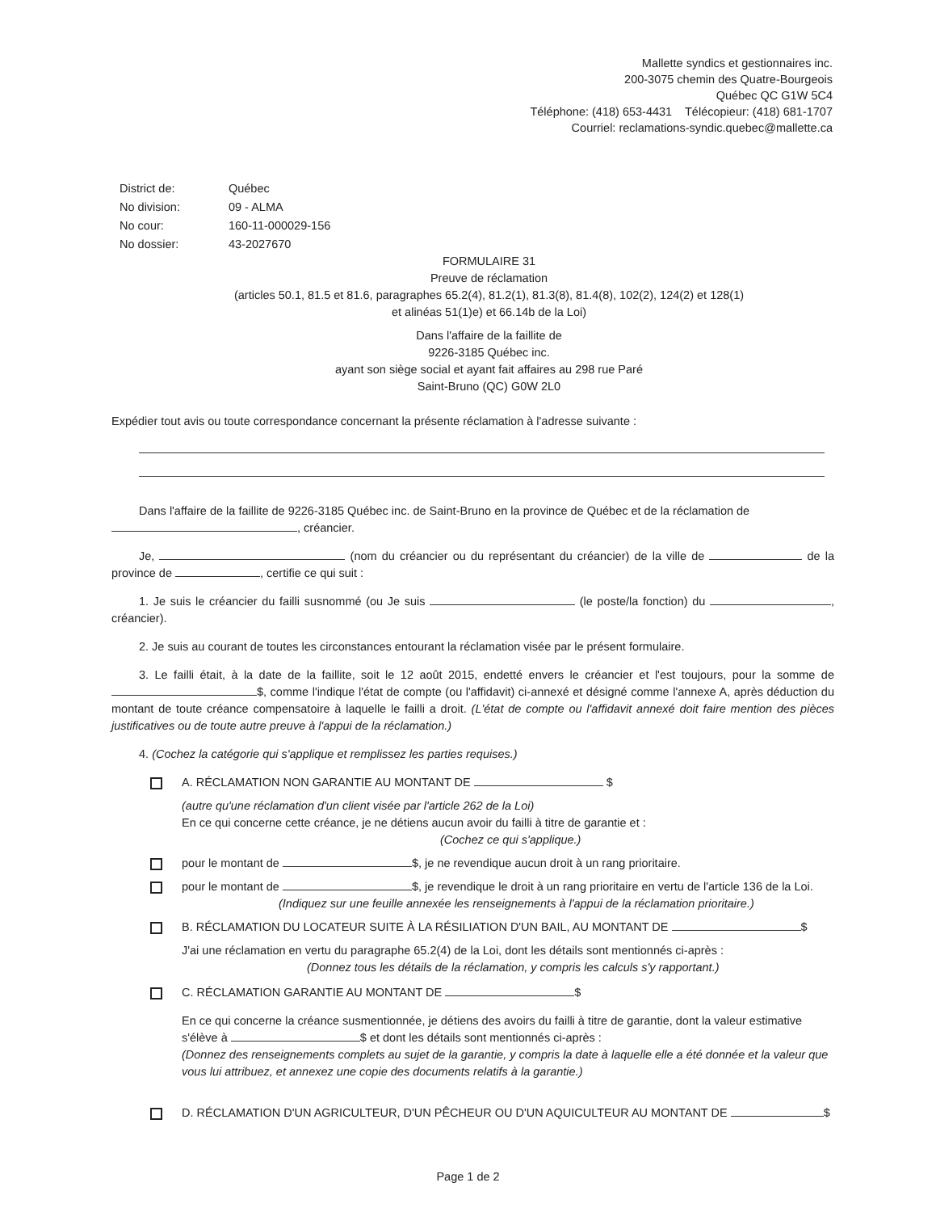Mallette syndics et gestionnaires inc.
200-3075 chemin des Quatre-Bourgeois
Québec QC G1W 5C4
Téléphone: (418) 653-4431 Télécopieur: (418) 681-1707
Courriel: reclamations-syndic.quebec@mallette.ca
| District de: | Québec |
| No division: | 09 - ALMA |
| No cour: | 160-11-000029-156 |
| No dossier: | 43-2027670 |
FORMULAIRE 31
Preuve de réclamation
(articles 50.1, 81.5 et 81.6, paragraphes 65.2(4), 81.2(1), 81.3(8), 81.4(8), 102(2), 124(2) et 128(1)
et alinéas 51(1)e) et 66.14b de la Loi)
Dans l'affaire de la faillite de
9226-3185 Québec inc.
ayant son siège social et ayant fait affaires au 298 rue Paré
Saint-Bruno (QC) G0W 2L0
Expédier tout avis ou toute correspondance concernant la présente réclamation à l'adresse suivante :
Dans l'affaire de la faillite de 9226-3185 Québec inc. de Saint-Bruno en la province de Québec et de la réclamation de , créancier.
Je, (nom du créancier ou du représentant du créancier) de la ville de de la province de , certifie ce qui suit :
1. Je suis le créancier du failli susnommé (ou Je suis (le poste/la fonction) du , créancier).
2. Je suis au courant de toutes les circonstances entourant la réclamation visée par le présent formulaire.
3. Le failli était, à la date de la faillite, soit le 12 août 2015, endetté envers le créancier et l'est toujours, pour la somme de $, comme l'indique l'état de compte (ou l'affidavit) ci-annexé et désigné comme l'annexe A, après déduction du montant de toute créance compensatoire à laquelle le failli a droit. (L'état de compte ou l'affidavit annexé doit faire mention des pièces justificatives ou de toute autre preuve à l'appui de la réclamation.)
4. (Cochez la catégorie qui s'applique et remplissez les parties requises.)
A. RÉCLAMATION NON GARANTIE AU MONTANT DE $
(autre qu'une réclamation d'un client visée par l'article 262 de la Loi)
En ce qui concerne cette créance, je ne détiens aucun avoir du failli à titre de garantie et :
(Cochez ce qui s'applique.)
pour le montant de $, je ne revendique aucun droit à un rang prioritaire.
pour le montant de $, je revendique le droit à un rang prioritaire en vertu de l'article 136 de la Loi.
(Indiquez sur une feuille annexée les renseignements à l'appui de la réclamation prioritaire.)
B. RÉCLAMATION DU LOCATEUR SUITE À LA RÉSILIATION D'UN BAIL, AU MONTANT DE $
J'ai une réclamation en vertu du paragraphe 65.2(4) de la Loi, dont les détails sont mentionnés ci-après :
(Donnez tous les détails de la réclamation, y compris les calculs s'y rapportant.)
C. RÉCLAMATION GARANTIE AU MONTANT DE $
En ce qui concerne la créance susmentionnée, je détiens des avoirs du failli à titre de garantie, dont la valeur estimative s'élève à $ et dont les détails sont mentionnés ci-après :
(Donnez des renseignements complets au sujet de la garantie, y compris la date à laquelle elle a été donnée et la valeur que vous lui attribuez, et annexez une copie des documents relatifs à la garantie.)
D. RÉCLAMATION D'UN AGRICULTEUR, D'UN PÊCHEUR OU D'UN AQUICULTEUR AU MONTANT DE $
Page 1 de 2